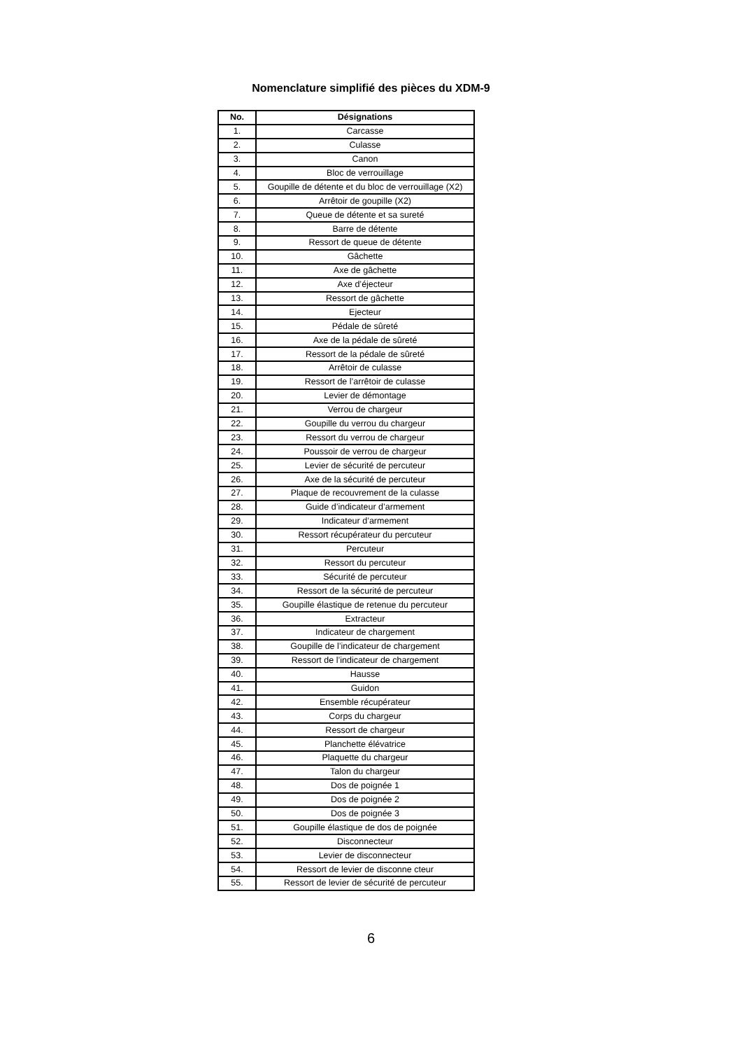Nomenclature simplifié des pièces du XDM-9
| No. | Désignations |
| --- | --- |
| 1. | Carcasse |
| 2. | Culasse |
| 3. | Canon |
| 4. | Bloc de verrouillage |
| 5. | Goupille de détente et du bloc de verrouillage (X2) |
| 6. | Arrêtoir de goupille (X2) |
| 7. | Queue de détente et sa sureté |
| 8. | Barre de détente |
| 9. | Ressort de queue de détente |
| 10. | Gâchette |
| 11. | Axe de gâchette |
| 12. | Axe d’éjecteur |
| 13. | Ressort de gâchette |
| 14. | Ejecteur |
| 15. | Pédale de sûreté |
| 16. | Axe de la pédale de sûreté |
| 17. | Ressort de la pédale de sûreté |
| 18. | Arrêtoir de culasse |
| 19. | Ressort de l’arrêtoir de culasse |
| 20. | Levier de démontage |
| 21. | Verrou de chargeur |
| 22. | Goupille du verrou du chargeur |
| 23. | Ressort du verrou de chargeur |
| 24. | Poussoir de verrou de chargeur |
| 25. | Levier de sécurité de percuteur |
| 26. | Axe de la sécurité de percuteur |
| 27. | Plaque de recouvrement de la culasse |
| 28. | Guide d’indicateur d’armement |
| 29. | Indicateur d’armement |
| 30. | Ressort récupérateur du percuteur |
| 31. | Percuteur |
| 32. | Ressort du percuteur |
| 33. | Sécurité de percuteur |
| 34. | Ressort de la sécurité de percuteur |
| 35. | Goupille élastique de retenue du percuteur |
| 36. | Extracteur |
| 37. | Indicateur de chargement |
| 38. | Goupille de l’indicateur de chargement |
| 39. | Ressort de l’indicateur de chargement |
| 40. | Hausse |
| 41. | Guidon |
| 42. | Ensemble récupérateur |
| 43. | Corps du chargeur |
| 44. | Ressort de chargeur |
| 45. | Planchette élévatrice |
| 46. | Plaquette du chargeur |
| 47. | Talon du chargeur |
| 48. | Dos de poignée 1 |
| 49. | Dos de poignée 2 |
| 50. | Dos de poignée 3 |
| 51. | Goupille élastique de dos de poignée |
| 52. | Disconnecteur |
| 53. | Levier de disconnecteur |
| 54. | Ressort de levier de disconne cteur |
| 55. | Ressort de levier de sécurité de percuteur |
6